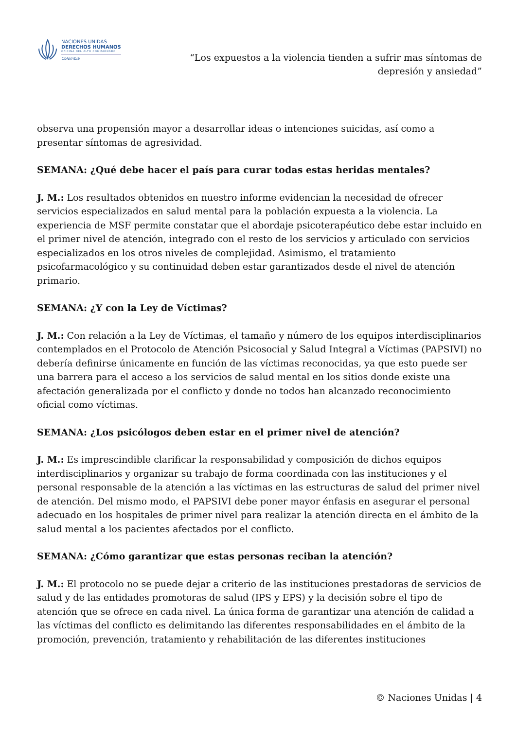NACIONES UNIDAS
DERECHOS HUMANOS
OFICINA DEL ALTO COMISIONADO
Colombia
“Los expuestos a la violencia tienden a sufrir mas síntomas de
depresión y ansiedad”
observa una propensión mayor a desarrollar ideas o intenciones suicidas, así como a presentar síntomas de agresividad.
SEMANA: ¿Qué debe hacer el país para curar todas estas heridas mentales?
J. M.: Los resultados obtenidos en nuestro informe evidencian la necesidad de ofrecer servicios especializados en salud mental para la población expuesta a la violencia. La experiencia de MSF permite constatar que el abordaje psicoterapéutico debe estar incluido en el primer nivel de atención, integrado con el resto de los servicios y articulado con servicios especializados en los otros niveles de complejidad. Asimismo, el tratamiento psicofarmacológico y su continuidad deben estar garantizados desde el nivel de atención primario.
SEMANA: ¿Y con la Ley de Víctimas?
J. M.: Con relación a la Ley de Víctimas, el tamaño y número de los equipos interdisciplinarios contemplados en el Protocolo de Atención Psicosocial y Salud Integral a Víctimas (PAPSIVI) no debería definirse únicamente en función de las víctimas reconocidas, ya que esto puede ser una barrera para el acceso a los servicios de salud mental en los sitios donde existe una afectación generalizada por el conflicto y donde no todos han alcanzado reconocimiento oficial como víctimas.
SEMANA: ¿Los psicólogos deben estar en el primer nivel de atención?
J. M.: Es imprescindible clarificar la responsabilidad y composición de dichos equipos interdisciplinarios y organizar su trabajo de forma coordinada con las instituciones y el personal responsable de la atención a las víctimas en las estructuras de salud del primer nivel de atención. Del mismo modo, el PAPSIVI debe poner mayor énfasis en asegurar el personal adecuado en los hospitales de primer nivel para realizar la atención directa en el ámbito de la salud mental a los pacientes afectados por el conflicto.
SEMANA: ¿Cómo garantizar que estas personas reciban la atención?
J. M.: El protocolo no se puede dejar a criterio de las instituciones prestadoras de servicios de salud y de las entidades promotoras de salud (IPS y EPS) y la decisión sobre el tipo de atención que se ofrece en cada nivel. La única forma de garantizar una atención de calidad a las víctimas del conflicto es delimitando las diferentes responsabilidades en el ámbito de la promoción, prevención, tratamiento y rehabilitación de las diferentes instituciones
© Naciones Unidas | 4